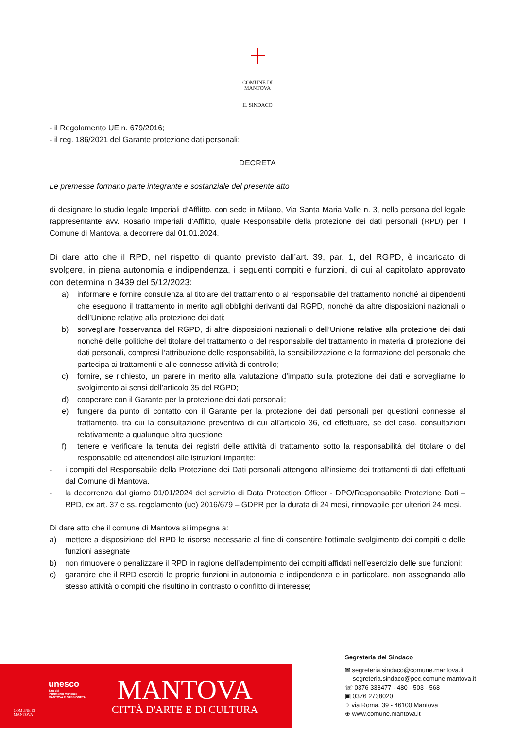COMUNE DI
MANTOVA
IL SINDACO
- il Regolamento UE n. 679/2016;
- il reg. 186/2021 del Garante protezione dati personali;
DECRETA
Le premesse formano parte integrante e sostanziale del presente atto
di designare lo studio legale Imperiali d’Afflitto, con sede in Milano, Via Santa Maria Valle n. 3, nella persona del legale rappresentante avv. Rosario Imperiali d’Afflitto, quale Responsabile della protezione dei dati personali (RPD) per il Comune di Mantova, a decorrere dal 01.01.2024.
Di dare atto che il RPD, nel rispetto di quanto previsto dall’art. 39, par. 1, del RGPD, è incaricato di svolgere, in piena autonomia e indipendenza, i seguenti compiti e funzioni, di cui al capitolato approvato con determina n 3439 del 5/12/2023:
a) informare e fornire consulenza al titolare del trattamento o al responsabile del trattamento nonché ai dipendenti che eseguono il trattamento in merito agli obblighi derivanti dal RGPD, nonché da altre disposizioni nazionali o dell’Unione relative alla protezione dei dati;
b) sorvegliare l’osservanza del RGPD, di altre disposizioni nazionali o dell’Unione relative alla protezione dei dati nonché delle politiche del titolare del trattamento o del responsabile del trattamento in materia di protezione dei dati personali, compresi l’attribuzione delle responsabilità, la sensibilizzazione e la formazione del personale che partecipa ai trattamenti e alle connesse attività di controllo;
c) fornire, se richiesto, un parere in merito alla valutazione d’impatto sulla protezione dei dati e sorvegliarne lo svolgimento ai sensi dell’articolo 35 del RGPD;
d) cooperare con il Garante per la protezione dei dati personali;
e) fungere da punto di contatto con il Garante per la protezione dei dati personali per questioni connesse al trattamento, tra cui la consultazione preventiva di cui all’articolo 36, ed effettuare, se del caso, consultazioni relativamente a qualunque altra questione;
f) tenere e verificare la tenuta dei registri delle attività di trattamento sotto la responsabilità del titolare o del responsabile ed attenendosi alle istruzioni impartite;
- i compiti del Responsabile della Protezione dei Dati personali attengono all'insieme dei trattamenti di dati effettuati dal Comune di Mantova.
- la decorrenza dal giorno 01/01/2024 del servizio di Data Protection Officer - DPO/Responsabile Protezione Dati – RPD, ex art. 37 e ss. regolamento (ue) 2016/679 – GDPR per la durata di 24 mesi, rinnovabile per ulteriori 24 mesi.
Di dare atto che il comune di Mantova si impegna a:
a) mettere a disposizione del RPD le risorse necessarie al fine di consentire l'ottimale svolgimento dei compiti e delle funzioni assegnate
b) non rimuovere o penalizzare il RPD in ragione dell’adempimento dei compiti affidati nell’esercizio delle sue funzioni;
c) garantire che il RPD eserciti le proprie funzioni in autonomia e indipendenza e in particolare, non assegnando allo stesso attività o compiti che risultino in contrasto o conflitto di interesse;
COMUNE DI
MANTOVA
unesco
Sito del
Patrimonio Mondiale
MANTOVA E SABBIONETA
MANTOVA
CITTÀ D'ARTE E DI CULTURA
Segreteria del Sindaco
✉ segreteria.sindaco@comune.mantova.it
segreteria.sindaco@pec.comune.mantova.it
☏ 0376 338477 - 480 - 503 - 568
▣ 0376 2738020
⌖ via Roma, 39 - 46100 Mantova
⊕ www.comune.mantova.it